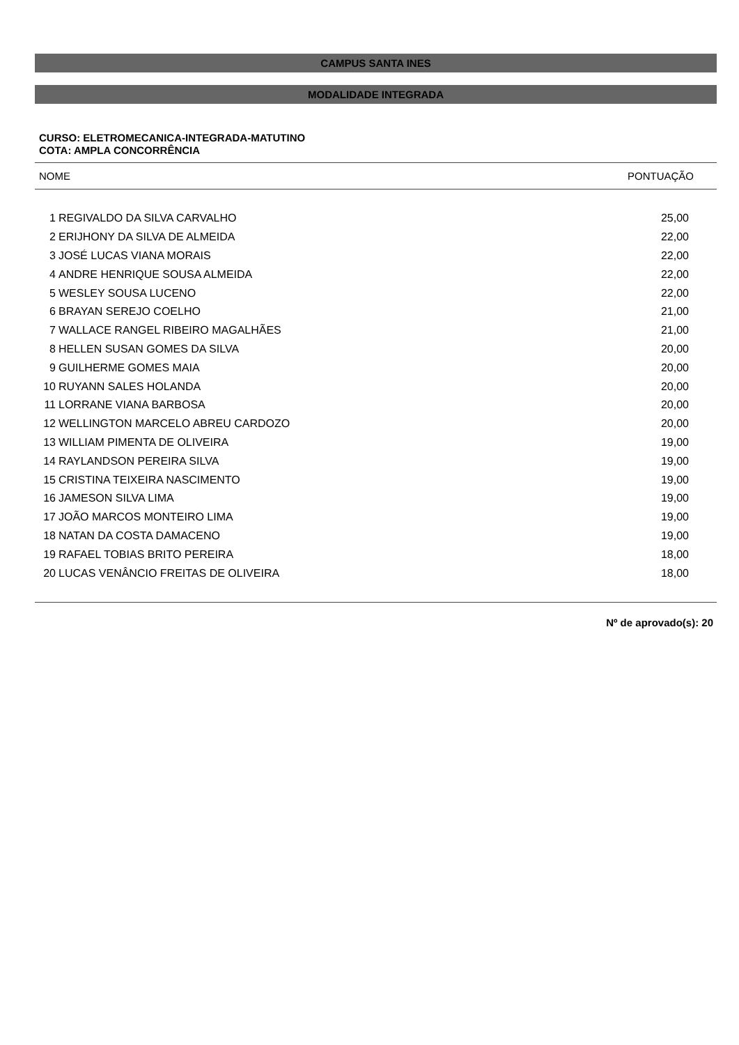CAMPUS SANTA INES
MODALIDADE INTEGRADA
CURSO: ELETROMECANICA-INTEGRADA-MATUTINO
COTA: AMPLA CONCORRÊNCIA
NOME PONTUAÇÃO
| 1 | REGIVALDO DA SILVA CARVALHO | 25,00 |
| 2 | ERIJHONY DA SILVA DE ALMEIDA | 22,00 |
| 3 | JOSÉ LUCAS VIANA MORAIS | 22,00 |
| 4 | ANDRE HENRIQUE SOUSA ALMEIDA | 22,00 |
| 5 | WESLEY SOUSA LUCENO | 22,00 |
| 6 | BRAYAN SEREJO COELHO | 21,00 |
| 7 | WALLACE RANGEL RIBEIRO MAGALHÃES | 21,00 |
| 8 | HELLEN SUSAN GOMES DA SILVA | 20,00 |
| 9 | GUILHERME GOMES MAIA | 20,00 |
| 10 | RUYANN SALES HOLANDA | 20,00 |
| 11 | LORRANE VIANA BARBOSA | 20,00 |
| 12 | WELLINGTON MARCELO ABREU CARDOZO | 20,00 |
| 13 | WILLIAM PIMENTA DE OLIVEIRA | 19,00 |
| 14 | RAYLANDSON PEREIRA SILVA | 19,00 |
| 15 | CRISTINA TEIXEIRA NASCIMENTO | 19,00 |
| 16 | JAMESON SILVA LIMA | 19,00 |
| 17 | JOÃO MARCOS MONTEIRO LIMA | 19,00 |
| 18 | NATAN DA COSTA DAMACENO | 19,00 |
| 19 | RAFAEL TOBIAS BRITO PEREIRA | 18,00 |
| 20 | LUCAS VENÂNCIO FREITAS DE OLIVEIRA | 18,00 |
Nº de aprovado(s): 20